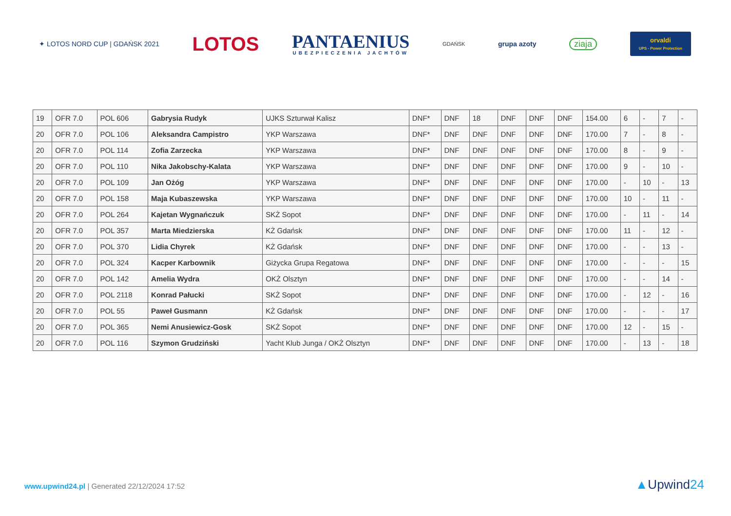✦ LOTOS NORD CUP | GDAŃSK 2021
LOTOS
PANTAENIUS
UBEZPIECZENIA JACHTÓW
GDAŃSK
grupa azoty
ziaja
orvaldi
UPS - Power Protection
| 19 | OFR 7.0 | POL 606 | Gabrysia Rudyk | UJKS Szturwał Kalisz | DNF* | DNF | 18 | DNF | DNF | DNF | 154.00 | 6 | - | 7 | - |
| 20 | OFR 7.0 | POL 106 | Aleksandra Campistro | YKP Warszawa | DNF* | DNF | DNF | DNF | DNF | DNF | 170.00 | 7 | - | 8 | - |
| 20 | OFR 7.0 | POL 114 | Zofia Zarzecka | YKP Warszawa | DNF* | DNF | DNF | DNF | DNF | DNF | 170.00 | 8 | - | 9 | - |
| 20 | OFR 7.0 | POL 110 | Nika Jakobschy-Kalata | YKP Warszawa | DNF* | DNF | DNF | DNF | DNF | DNF | 170.00 | 9 | - | 10 | - |
| 20 | OFR 7.0 | POL 109 | Jan Ożóg | YKP Warszawa | DNF* | DNF | DNF | DNF | DNF | DNF | 170.00 | - | 10 | - | 13 |
| 20 | OFR 7.0 | POL 158 | Maja Kubaszewska | YKP Warszawa | DNF* | DNF | DNF | DNF | DNF | DNF | 170.00 | 10 | - | 11 | - |
| 20 | OFR 7.0 | POL 264 | Kajetan Wygnańczuk | SKŻ Sopot | DNF* | DNF | DNF | DNF | DNF | DNF | 170.00 | - | 11 | - | 14 |
| 20 | OFR 7.0 | POL 357 | Marta Miedzierska | KŻ Gdańsk | DNF* | DNF | DNF | DNF | DNF | DNF | 170.00 | 11 | - | 12 | - |
| 20 | OFR 7.0 | POL 370 | Lidia Chyrek | KŻ Gdańsk | DNF* | DNF | DNF | DNF | DNF | DNF | 170.00 | - | - | 13 | - |
| 20 | OFR 7.0 | POL 324 | Kacper Karbownik | Giżycka Grupa Regatowa | DNF* | DNF | DNF | DNF | DNF | DNF | 170.00 | - | - | - | 15 |
| 20 | OFR 7.0 | POL 142 | Amelia Wydra | OKŻ Olsztyn | DNF* | DNF | DNF | DNF | DNF | DNF | 170.00 | - | - | 14 | - |
| 20 | OFR 7.0 | POL 2118 | Konrad Pałucki | SKŻ Sopot | DNF* | DNF | DNF | DNF | DNF | DNF | 170.00 | - | 12 | - | 16 |
| 20 | OFR 7.0 | POL 55 | Paweł Gusmann | KŻ Gdańsk | DNF* | DNF | DNF | DNF | DNF | DNF | 170.00 | - | - | - | 17 |
| 20 | OFR 7.0 | POL 365 | Nemi Anusiewicz-Gosk | SKŻ Sopot | DNF* | DNF | DNF | DNF | DNF | DNF | 170.00 | 12 | - | 15 | - |
| 20 | OFR 7.0 | POL 116 | Szymon Grudziński | Yacht Klub Junga / OKŻ Olsztyn | DNF* | DNF | DNF | DNF | DNF | DNF | 170.00 | - | 13 | - | 18 |
www.upwind24.pl | Generated 22/12/2024 17:52
▲Upwind24